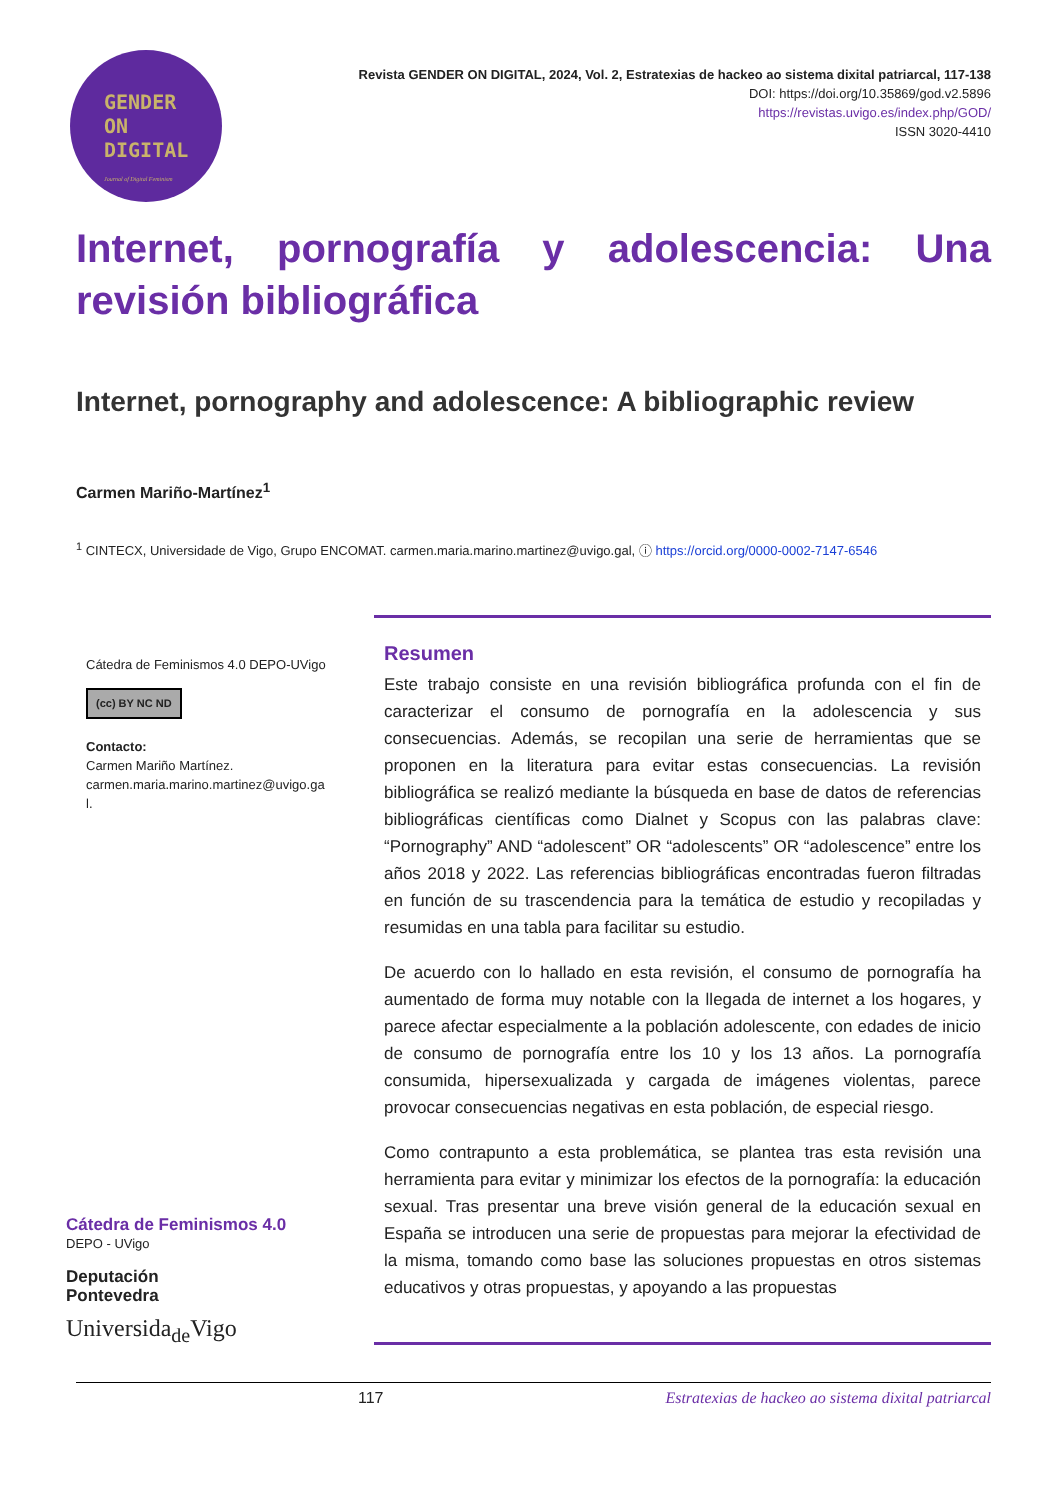GENDER
ON
DIGITAL
Journal of Digital Feminism
Revista GENDER ON DIGITAL, 2024, Vol. 2, Estratexias de hackeo ao sistema dixital patriarcal, 117-138
DOI: https://doi.org/10.35869/god.v2.5896
https://revistas.uvigo.es/index.php/GOD/
ISSN 3020-4410
Internet, pornografía y adolescencia: Una revisión bibliográfica
Internet, pornography and adolescence: A bibliographic review
Carmen Mariño-Martínez<sup>1</sup>
<sup>1</sup> CINTECX, Universidade de Vigo, Grupo ENCOMAT. carmen.maria.marino.martinez@uvigo.gal, ⓘ https://orcid.org/0000-0002-7147-6546
Cátedra de Feminismos 4.0 DEPO-UVigo
(cc) BY NC ND
Contacto:
Carmen Mariño Martínez.
carmen.maria.marino.martinez@uvigo.ga
l.
Cátedra de Feminismos 4.0
DEPO - UVigo
Deputación
Pontevedra
Universida<sub>de</sub>Vigo
Resumen
Este trabajo consiste en una revisión bibliográfica profunda con el fin de caracterizar el consumo de pornografía en la adolescencia y sus consecuencias. Además, se recopilan una serie de herramientas que se proponen en la literatura para evitar estas consecuencias. La revisión bibliográfica se realizó mediante la búsqueda en base de datos de referencias bibliográficas científicas como Dialnet y Scopus con las palabras clave: “Pornography” AND “adolescent” OR “adolescents” OR “adolescence” entre los años 2018 y 2022. Las referencias bibliográficas encontradas fueron filtradas en función de su trascendencia para la temática de estudio y recopiladas y resumidas en una tabla para facilitar su estudio.
De acuerdo con lo hallado en esta revisión, el consumo de pornografía ha aumentado de forma muy notable con la llegada de internet a los hogares, y parece afectar especialmente a la población adolescente, con edades de inicio de consumo de pornografía entre los 10 y los 13 años. La pornografía consumida, hipersexualizada y cargada de imágenes violentas, parece provocar consecuencias negativas en esta población, de especial riesgo.
Como contrapunto a esta problemática, se plantea tras esta revisión una herramienta para evitar y minimizar los efectos de la pornografía: la educación sexual. Tras presentar una breve visión general de la educación sexual en España se introducen una serie de propuestas para mejorar la efectividad de la misma, tomando como base las soluciones propuestas en otros sistemas educativos y otras propuestas, y apoyando a las propuestas
117 Estratexias de hackeo ao sistema dixital patriarcal